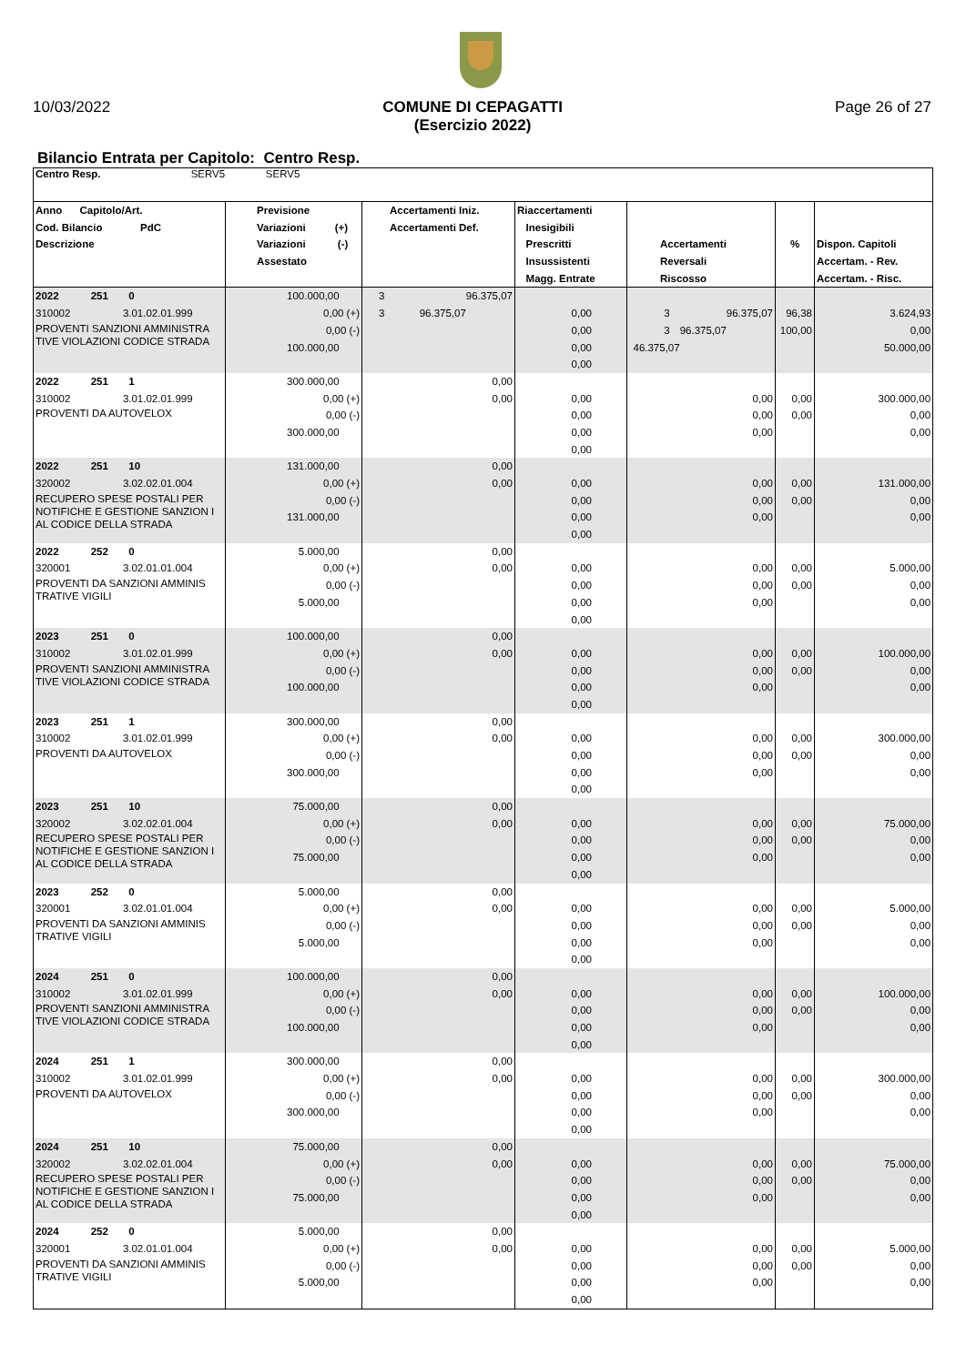10/03/2022 COMUNE DI CEPAGATTI
(Esercizio 2022) Page 26 of 27
Bilancio Entrata per Capitolo: Centro Resp.
| Centro Resp. SERV5 SERV5 | | | | | | |
| Anno Capitolo/Art. Cod. Bilancio PdC Descrizione | Previsione Variazioni (+) Variazioni (-) Assestato | Accertamenti Iniz. Accertamenti Def. | Riaccertamenti Inesigibili Prescritti Insussistenti Magg. Entrate | Accertamenti Reversali Riscosso | % | Dispon. Capitoli Accertam. - Rev. Accertam. - Risc. |
| 2022 251 0 310002 3.01.02.01.999 PROVENTI SANZIONI AMMINISTRA TIVE VIOLAZIONI CODICE STRADA | 100.000,00 0,00 (+) 0,00 (-) 100.000,00 | 3 96.375,07 3 96.375,07 | 0,00 0,00 0,00 0,00 | 3 96.375,07 3 96.375,07 46.375,07 | 96,38 100,00 | 3.624,93 0,00 50.000,00 |
| 2022 251 1 310002 3.01.02.01.999 PROVENTI DA AUTOVELOX | 300.000,00 0,00 (+) 0,00 (-) 300.000,00 | 0,00 0,00 | 0,00 0,00 0,00 0,00 | 0,00 0,00 0,00 | 0,00 0,00 | 300.000,00 0,00 0,00 |
| 2022 251 10 320002 3.02.02.01.004 RECUPERO SPESE POSTALI PER NOTIFICHE E GESTIONE SANZION I AL CODICE DELLA STRADA | 131.000,00 0,00 (+) 0,00 (-) 131.000,00 | 0,00 0,00 | 0,00 0,00 0,00 0,00 | 0,00 0,00 0,00 | 0,00 0,00 | 131.000,00 0,00 0,00 |
| 2022 252 0 320001 3.02.01.01.004 PROVENTI DA SANZIONI AMMINIS TRATIVE VIGILI | 5.000,00 0,00 (+) 0,00 (-) 5.000,00 | 0,00 0,00 | 0,00 0,00 0,00 0,00 | 0,00 0,00 0,00 | 0,00 0,00 | 5.000,00 0,00 0,00 |
| 2023 251 0 310002 3.01.02.01.999 PROVENTI SANZIONI AMMINISTRA TIVE VIOLAZIONI CODICE STRADA | 100.000,00 0,00 (+) 0,00 (-) 100.000,00 | 0,00 0,00 | 0,00 0,00 0,00 0,00 | 0,00 0,00 0,00 | 0,00 0,00 | 100.000,00 0,00 0,00 |
| 2023 251 1 310002 3.01.02.01.999 PROVENTI DA AUTOVELOX | 300.000,00 0,00 (+) 0,00 (-) 300.000,00 | 0,00 0,00 | 0,00 0,00 0,00 0,00 | 0,00 0,00 0,00 | 0,00 0,00 | 300.000,00 0,00 0,00 |
| 2023 251 10 320002 3.02.02.01.004 RECUPERO SPESE POSTALI PER NOTIFICHE E GESTIONE SANZION I AL CODICE DELLA STRADA | 75.000,00 0,00 (+) 0,00 (-) 75.000,00 | 0,00 0,00 | 0,00 0,00 0,00 0,00 | 0,00 0,00 0,00 | 0,00 0,00 | 75.000,00 0,00 0,00 |
| 2023 252 0 320001 3.02.01.01.004 PROVENTI DA SANZIONI AMMINIS TRATIVE VIGILI | 5.000,00 0,00 (+) 0,00 (-) 5.000,00 | 0,00 0,00 | 0,00 0,00 0,00 0,00 | 0,00 0,00 0,00 | 0,00 0,00 | 5.000,00 0,00 0,00 |
| 2024 251 0 310002 3.01.02.01.999 PROVENTI SANZIONI AMMINISTRA TIVE VIOLAZIONI CODICE STRADA | 100.000,00 0,00 (+) 0,00 (-) 100.000,00 | 0,00 0,00 | 0,00 0,00 0,00 0,00 | 0,00 0,00 0,00 | 0,00 0,00 | 100.000,00 0,00 0,00 |
| 2024 251 1 310002 3.01.02.01.999 PROVENTI DA AUTOVELOX | 300.000,00 0,00 (+) 0,00 (-) 300.000,00 | 0,00 0,00 | 0,00 0,00 0,00 0,00 | 0,00 0,00 0,00 | 0,00 0,00 | 300.000,00 0,00 0,00 |
| 2024 251 10 320002 3.02.02.01.004 RECUPERO SPESE POSTALI PER NOTIFICHE E GESTIONE SANZION I AL CODICE DELLA STRADA | 75.000,00 0,00 (+) 0,00 (-) 75.000,00 | 0,00 0,00 | 0,00 0,00 0,00 0,00 | 0,00 0,00 0,00 | 0,00 0,00 | 75.000,00 0,00 0,00 |
| 2024 252 0 320001 3.02.01.01.004 PROVENTI DA SANZIONI AMMINIS TRATIVE VIGILI | 5.000,00 0,00 (+) 0,00 (-) 5.000,00 | 0,00 0,00 | 0,00 0,00 0,00 0,00 | 0,00 0,00 0,00 | 0,00 0,00 | 5.000,00 0,00 0,00 |